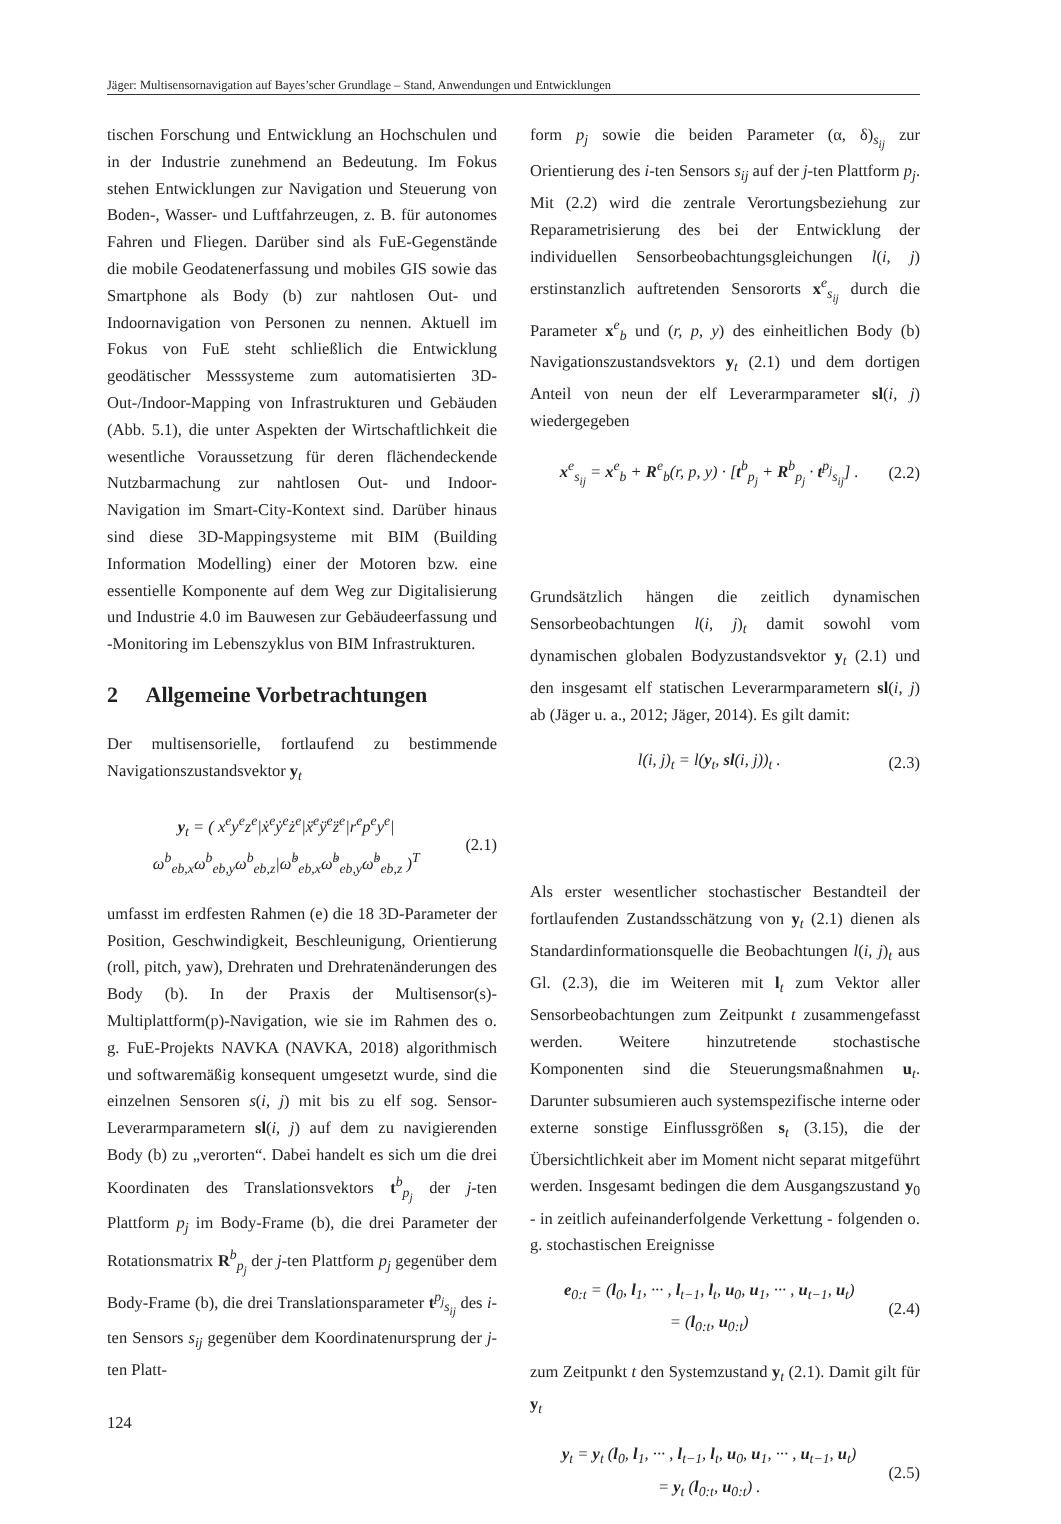Jäger: Multisensornavigation auf Bayes’scher Grundlage – Stand, Anwendungen und Entwicklungen
tischen Forschung und Entwicklung an Hochschulen und in der Industrie zunehmend an Bedeutung. Im Fokus stehen Entwicklungen zur Navigation und Steuerung von Boden-, Wasser- und Luftfahrzeugen, z. B. für autonomes Fahren und Fliegen. Darüber sind als FuE-Gegenstände die mobile Geodatenerfassung und mobiles GIS sowie das Smartphone als Body (b) zur nahtlosen Out- und Indoornavigation von Personen zu nennen. Aktuell im Fokus von FuE steht schließlich die Entwicklung geodätischer Messsysteme zum automatisierten 3D-Out-/Indoor-Mapping von Infrastrukturen und Gebäuden (Abb. 5.1), die unter Aspekten der Wirtschaftlichkeit die wesentliche Voraussetzung für deren flächendeckende Nutzbarmachung zur nahtlosen Out- und Indoor-Navigation im Smart-City-Kontext sind. Darüber hinaus sind diese 3D-Mappingsysteme mit BIM (Building Information Modelling) einer der Motoren bzw. eine essentielle Komponente auf dem Weg zur Digitalisierung und Industrie 4.0 im Bauwesen zur Gebäudeerfassung und -Monitoring im Lebenszyklus von BIM Infrastrukturen.
2 Allgemeine Vorbetrachtungen
Der multisensorielle, fortlaufend zu bestimmende Navigationszustandsvektor y<sub>t</sub>
y<sub>t</sub> = ( x<sup>e</sup>y<sup>e</sup>z<sup>e</sup>|ẋ<sup>e</sup>ẏ<sup>e</sup>ż<sup>e</sup>|ẍ<sup>e</sup>ÿ<sup>e</sup>z̈<sup>e</sup>|r<sup>e</sup>p<sup>e</sup>y<sup>e</sup>|
ω<sup>b</sup><sub>eb,x</sub>ω<sup>b</sup><sub>eb,y</sub>ω<sup>b</sup><sub>eb,z</sub>|ω̇<sup>b</sup><sub>eb,x</sub>ω̇<sup>b</sup><sub>eb,y</sub>ω̇<sup>b</sup><sub>eb,z</sub> )<sup>T</sup> (2.1)
umfasst im erdfesten Rahmen (e) die 18 3D-Parameter der Position, Geschwindigkeit, Beschleunigung, Orientierung (roll, pitch, yaw), Drehraten und Drehratenänderungen des Body (b). In der Praxis der Multisensor(s)-Multiplattform(p)-Navigation, wie sie im Rahmen des o. g. FuE-Projekts NAVKA (NAVKA, 2018) algorithmisch und softwaremäßig konsequent umgesetzt wurde, sind die einzelnen Sensoren s(i, j) mit bis zu elf sog. Sensor-Leverarmparametern sl(i, j) auf dem zu navigierenden Body (b) zu „verorten“. Dabei handelt es sich um die drei Koordinaten des Translationsvektors t<sup>b</sup><sub>p<sub>j</sub></sub> der j-ten Plattform p<sub>j</sub> im Body-Frame (b), die drei Parameter der Rotationsmatrix R<sup>b</sup><sub>p<sub>j</sub></sub> der j-ten Plattform p<sub>j</sub> gegenüber dem Body-Frame (b), die drei Translationsparameter t<sup>p<sub>j</sub></sup><sub>s<sub>ij</sub></sub> des i-ten Sensors s<sub>ij</sub> gegenüber dem Koordinatenursprung der j-ten Platt-
form p<sub>j</sub> sowie die beiden Parameter (α, δ)<sub>s<sub>ij</sub></sub> zur Orientierung des i-ten Sensors s<sub>ij</sub> auf der j-ten Plattform p<sub>j</sub>. Mit (2.2) wird die zentrale Verortungsbeziehung zur Reparametrisierung des bei der Entwicklung der individuellen Sensorbeobachtungsgleichungen l(i, j) erstinstanzlich auftretenden Sensororts x<sup>e</sup><sub>s<sub>ij</sub></sub> durch die Parameter x<sup>e</sup><sub>b</sub> und (r, p, y) des einheitlichen Body (b) Navigationszustandsvektors y<sub>t</sub> (2.1) und dem dortigen Anteil von neun der elf Leverarmparameter sl(i, j) wiedergegeben
x<sup>e</sup><sub>s<sub>ij</sub></sub> = x<sup>e</sup><sub>b</sub> + R<sup>e</sup><sub>b</sub>(r, p, y) · [t<sup>b</sup><sub>p<sub>j</sub></sub> + R<sup>b</sup><sub>p<sub>j</sub></sub> · t<sup>p<sub>j</sub></sup><sub>s<sub>ij</sub></sub>] . (2.2)
Grundsätzlich hängen die zeitlich dynamischen Sensorbeobachtungen l(i, j)<sub>t</sub> damit sowohl vom dynamischen globalen Bodyzustandsvektor y<sub>t</sub> (2.1) und den insgesamt elf statischen Leverarmparametern sl(i, j) ab (Jäger u. a., 2012; Jäger, 2014). Es gilt damit:
l(i, j)<sub>t</sub> = l(y<sub>t</sub>, sl(i, j))<sub>t</sub> . (2.3)
Als erster wesentlicher stochastischer Bestandteil der fortlaufenden Zustandsschätzung von y<sub>t</sub> (2.1) dienen als Standardinformationsquelle die Beobachtungen l(i, j)<sub>t</sub> aus Gl. (2.3), die im Weiteren mit l<sub>t</sub> zum Vektor aller Sensorbeobachtungen zum Zeitpunkt t zusammengefasst werden. Weitere hinzutretende stochastische Komponenten sind die Steuerungsmaßnahmen u<sub>t</sub>. Darunter subsumieren auch systemspezifische interne oder externe sonstige Einflussgrößen s<sub>t</sub> (3.15), die der Übersichtlichkeit aber im Moment nicht separat mitgeführt werden. Insgesamt bedingen die dem Ausgangszustand y<sub>0</sub> - in zeitlich aufeinanderfolgende Verkettung - folgenden o. g. stochastischen Ereignisse
e<sub>0:t</sub> = (l<sub>0</sub>, l<sub>1</sub>, ··· , l<sub>t−1</sub>, l<sub>t</sub>, u<sub>0</sub>, u<sub>1</sub>, ··· , u<sub>t−1</sub>, u<sub>t</sub>)
= (l<sub>0:t</sub>, u<sub>0:t</sub>) (2.4)
zum Zeitpunkt t den Systemzustand y<sub>t</sub> (2.1). Damit gilt für y<sub>t</sub>
y<sub>t</sub> = y<sub>t</sub> (l<sub>0</sub>, l<sub>1</sub>, ··· , l<sub>t−1</sub>, l<sub>t</sub>, u<sub>0</sub>, u<sub>1</sub>, ··· , u<sub>t−1</sub>, u<sub>t</sub>)
= y<sub>t</sub> (l<sub>0:t</sub>, u<sub>0:t</sub>) . (2.5)
124